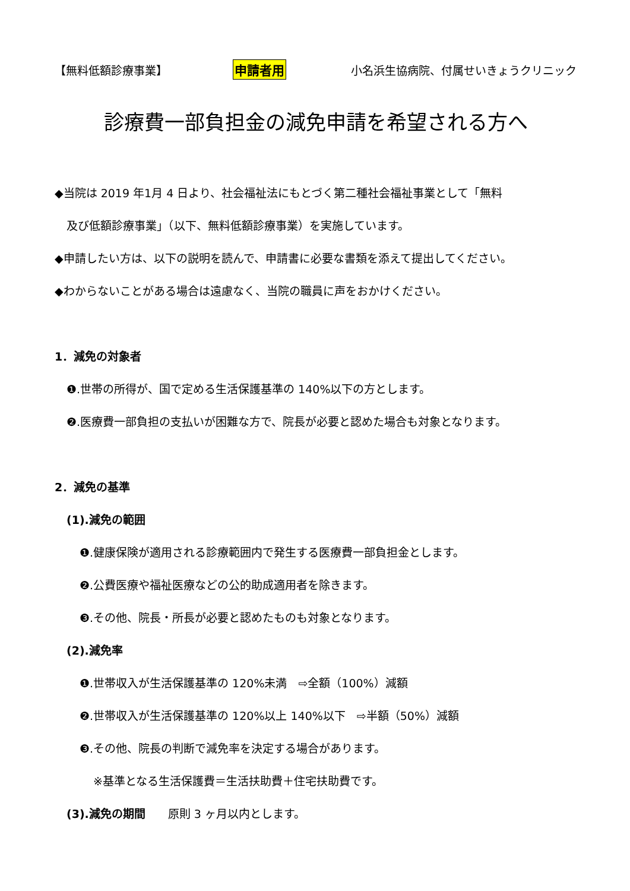【無料低額診療事業】 申請者用 小名浜生協病院、付属せいきょうクリニック
診療費一部負担金の減免申請を希望される方へ
◆当院は 2019 年1月 4 日より、社会福祉法にもとづく第二種社会福祉事業として「無料
及び低額診療事業」（以下、無料低額診療事業）を実施しています。
◆申請したい方は、以下の説明を読んで、申請書に必要な書類を添えて提出してください。
◆わからないことがある場合は遠慮なく、当院の職員に声をおかけください。
1．減免の対象者
❶.世帯の所得が、国で定める生活保護基準の 140%以下の方とします。
❷.医療費一部負担の支払いが困難な方で、院長が必要と認めた場合も対象となります。
2．減免の基準
(1).減免の範囲
❶.健康保険が適用される診療範囲内で発生する医療費一部負担金とします。
❷.公費医療や福祉医療などの公的助成適用者を除きます。
❸.その他、院長・所長が必要と認めたものも対象となります。
(2).減免率
❶.世帯収入が生活保護基準の 120%未満　⇨全額（100%）減額
❷.世帯収入が生活保護基準の 120%以上 140%以下　⇨半額（50%）減額
❸.その他、院長の判断で減免率を決定する場合があります。
※基準となる生活保護費＝生活扶助費＋住宅扶助費です。
(3).減免の期間　　原則 3 ヶ月以内とします。